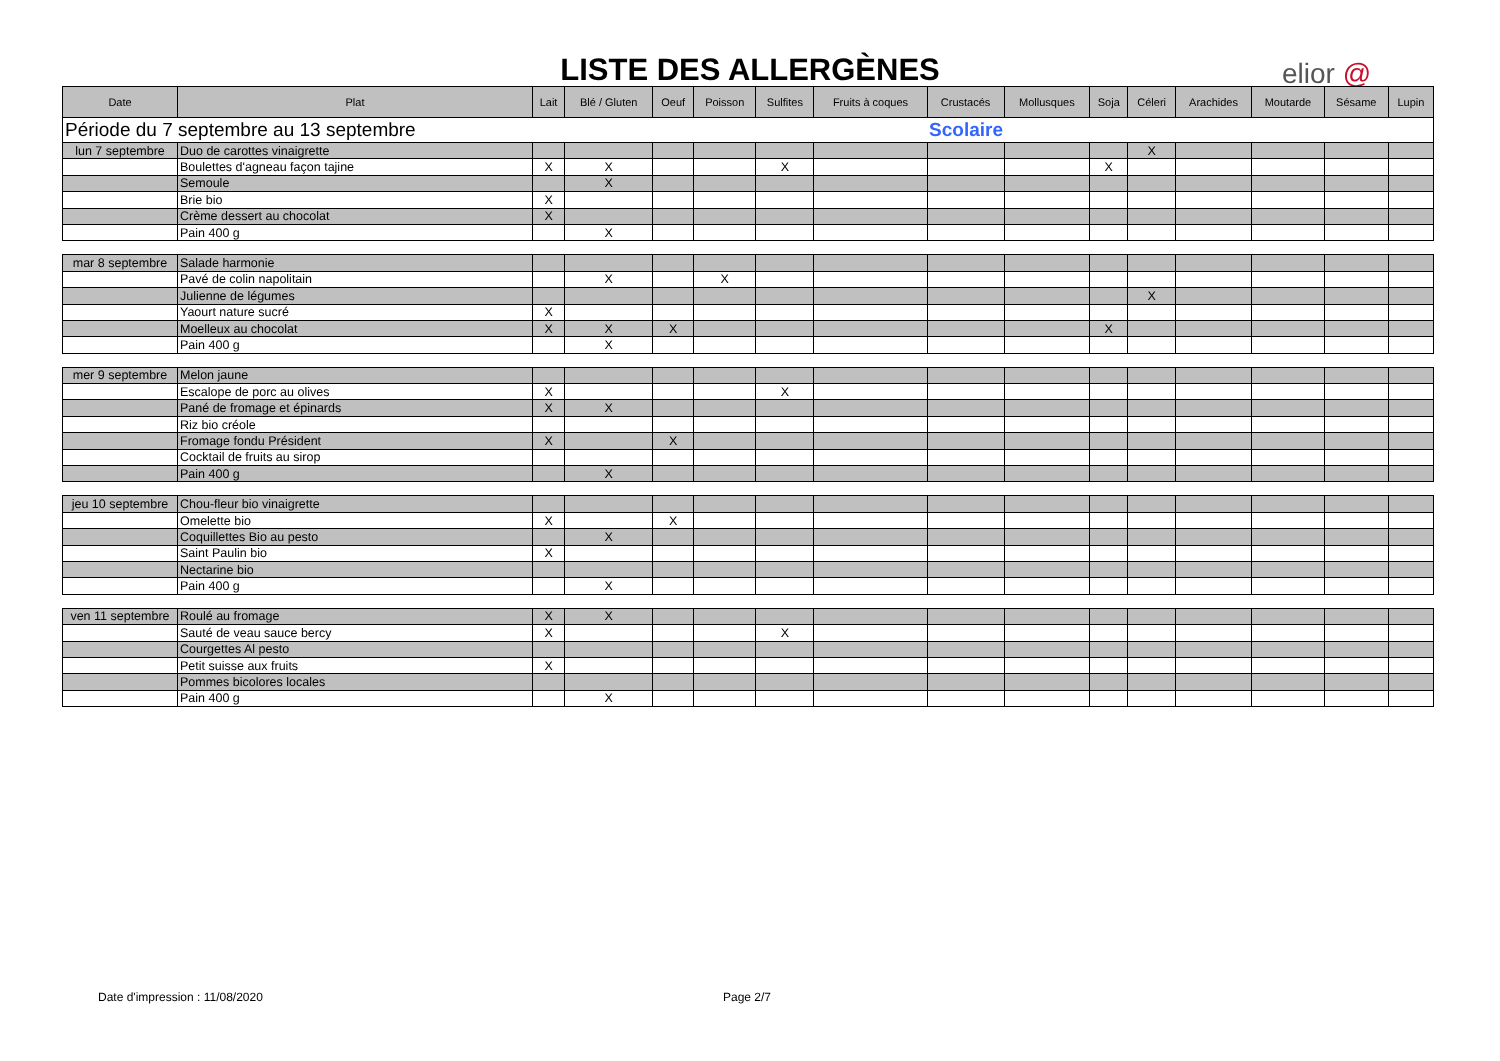LISTE DES ALLERGÈNES elior @
| Date | Plat | Lait | Blé / Gluten | Oeuf | Poisson | Sulfites | Fruits à coques | Crustacés | Mollusques | Soja | Céleri | Arachides | Moutarde | Sésame | Lupin |
| --- | --- | --- | --- | --- | --- | --- | --- | --- | --- | --- | --- | --- | --- | --- | --- |
| Période du 7 septembre au 13 septembre | | | | | | | | Scolaire | | | | | | | |
| lun 7 septembre | Duo de carottes vinaigrette | | | | | | | | | | X | | | | |
| | Boulettes d'agneau façon tajine | X | X | | | X | | | | X | | | | | |
| | Semoule | | X | | | | | | | | | | | | |
| | Brie bio | X | | | | | | | | | | | | | |
| | Crème dessert au chocolat | X | | | | | | | | | | | | | |
| | Pain 400 g | | X | | | | | | | | | | | | |
| mar 8 septembre | Salade harmonie | | | | | | | | | | | | | | |
| | Pavé de colin napolitain | | X | | X | | | | | | | | | | |
| | Julienne de légumes | | | | | | | | | | X | | | | |
| | Yaourt nature sucré | X | | | | | | | | | | | | | |
| | Moelleux au chocolat | X | X | X | | | | | | X | | | | | |
| | Pain 400 g | | X | | | | | | | | | | | | |
| mer 9 septembre | Melon jaune | | | | | | | | | | | | | | |
| | Escalope de porc au olives | X | | | | X | | | | | | | | | |
| | Pané de fromage et épinards | X | X | | | | | | | | | | | | |
| | Riz bio créole | | | | | | | | | | | | | | |
| | Fromage fondu Président | X | | X | | | | | | | | | | | |
| | Cocktail de fruits au sirop | | | | | | | | | | | | | | |
| | Pain 400 g | | X | | | | | | | | | | | | |
| jeu 10 septembre | Chou-fleur bio vinaigrette | | | | | | | | | | | | | | |
| | Omelette bio | X | | X | | | | | | | | | | | |
| | Coquillettes Bio au pesto | | X | | | | | | | | | | | | |
| | Saint Paulin bio | X | | | | | | | | | | | | | |
| | Nectarine bio | | | | | | | | | | | | | | |
| | Pain 400 g | | X | | | | | | | | | | | | |
| ven 11 septembre | Roulé au fromage | X | X | | | | | | | | | | | | |
| | Sauté de veau sauce bercy | X | | | | X | | | | | | | | | |
| | Courgettes Al pesto | | | | | | | | | | | | | | |
| | Petit suisse aux fruits | X | | | | | | | | | | | | | |
| | Pommes bicolores locales | | | | | | | | | | | | | | |
| | Pain 400 g | | X | | | | | | | | | | | | |
Date d'impression : 11/08/2020 Page 2/7